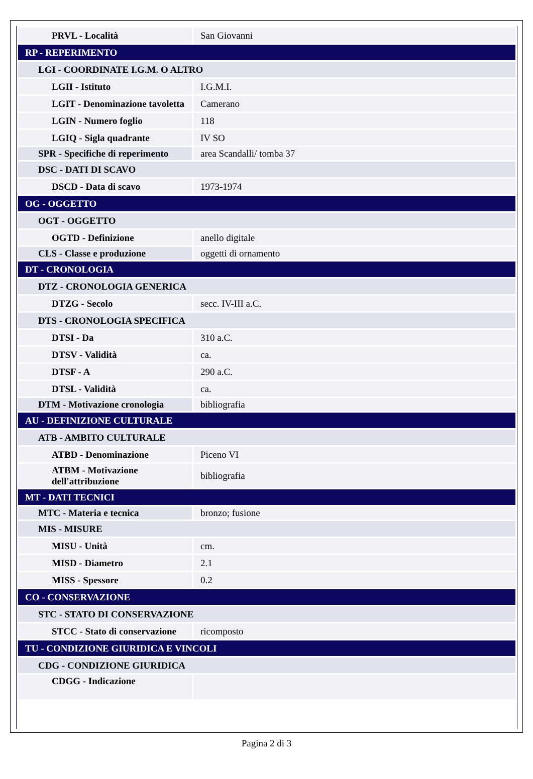| PRVL - Località | San Giovanni |
| RP - REPERIMENTO | |
| LGI - COORDINATE I.G.M. O ALTRO | |
| LGII - Istituto | I.G.M.I. |
| LGIT - Denominazione tavoletta | Camerano |
| LGIN - Numero foglio | 118 |
| LGIQ - Sigla quadrante | IV SO |
| SPR - Specifiche di reperimento | area Scandalli/ tomba 37 |
| DSC - DATI DI SCAVO | |
| DSCD - Data di scavo | 1973-1974 |
| OG - OGGETTO | |
| OGT - OGGETTO | |
| OGTD - Definizione | anello digitale |
| CLS - Classe e produzione | oggetti di ornamento |
| DT - CRONOLOGIA | |
| DTZ - CRONOLOGIA GENERICA | |
| DTZG - Secolo | secc. IV-III a.C. |
| DTS - CRONOLOGIA SPECIFICA | |
| DTSI - Da | 310 a.C. |
| DTSV - Validità | ca. |
| DTSF - A | 290 a.C. |
| DTSL - Validità | ca. |
| DTM - Motivazione cronologia | bibliografia |
| AU - DEFINIZIONE CULTURALE | |
| ATB - AMBITO CULTURALE | |
| ATBD - Denominazione | Piceno VI |
| ATBM - Motivazione dell'attribuzione | bibliografia |
| MT - DATI TECNICI | |
| MTC - Materia e tecnica | bronzo; fusione |
| MIS - MISURE | |
| MISU - Unità | cm. |
| MISD - Diametro | 2.1 |
| MISS - Spessore | 0.2 |
| CO - CONSERVAZIONE | |
| STC - STATO DI CONSERVAZIONE | |
| STCC - Stato di conservazione | ricomposto |
| TU - CONDIZIONE GIURIDICA E VINCOLI | |
| CDG - CONDIZIONE GIURIDICA | |
| CDGG - Indicazione | |
Pagina 2 di 3